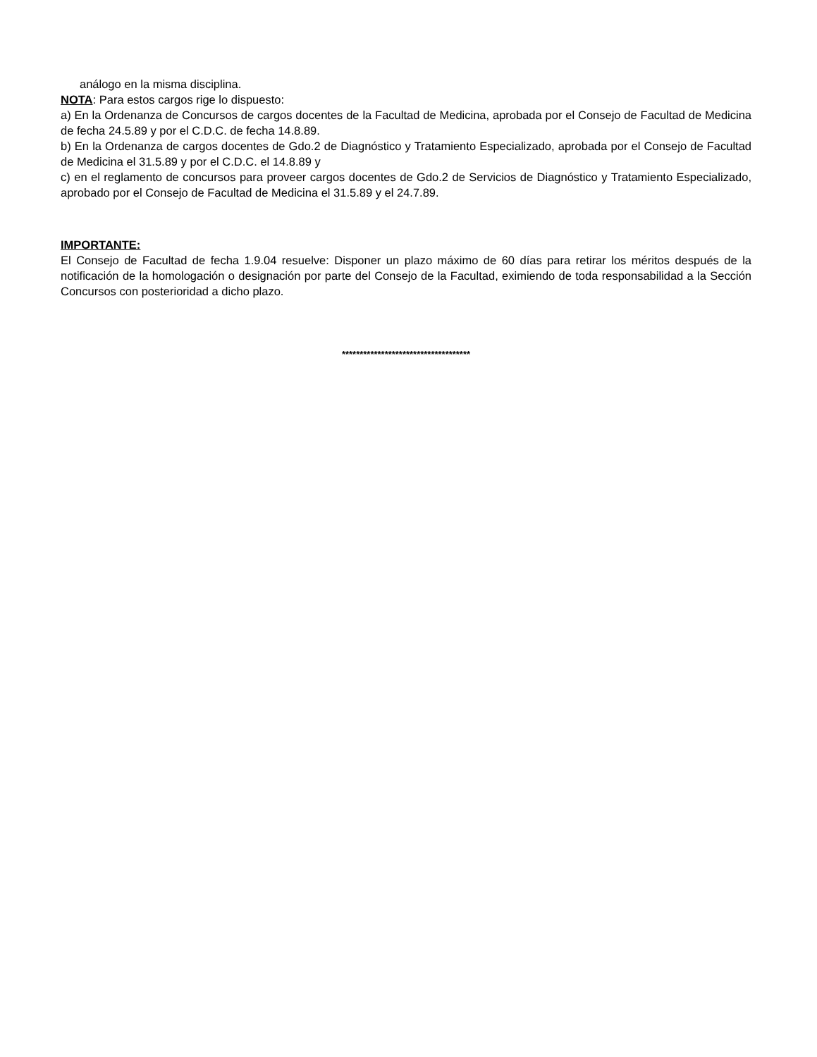análogo en la misma disciplina.
NOTA: Para estos cargos rige lo dispuesto:
a) En la Ordenanza de Concursos de cargos docentes de la Facultad de Medicina, aprobada por el Consejo de Facultad de Medicina de fecha 24.5.89 y por el C.D.C. de fecha 14.8.89.
b) En la Ordenanza de cargos docentes de Gdo.2 de Diagnóstico y Tratamiento Especializado, aprobada por el Consejo de Facultad de Medicina el 31.5.89 y por el C.D.C. el 14.8.89 y
c) en el reglamento de concursos para proveer cargos docentes de Gdo.2 de Servicios de Diagnóstico y Tratamiento Especializado, aprobado por el Consejo de Facultad de Medicina el 31.5.89 y el 24.7.89.
IMPORTANTE:
El Consejo de Facultad de fecha 1.9.04 resuelve: Disponer un plazo máximo de 60 días para retirar los méritos después de la notificación de la homologación o designación por parte del Consejo de la Facultad, eximiendo de toda responsabilidad a la Sección Concursos con posterioridad a dicho plazo.
************************************